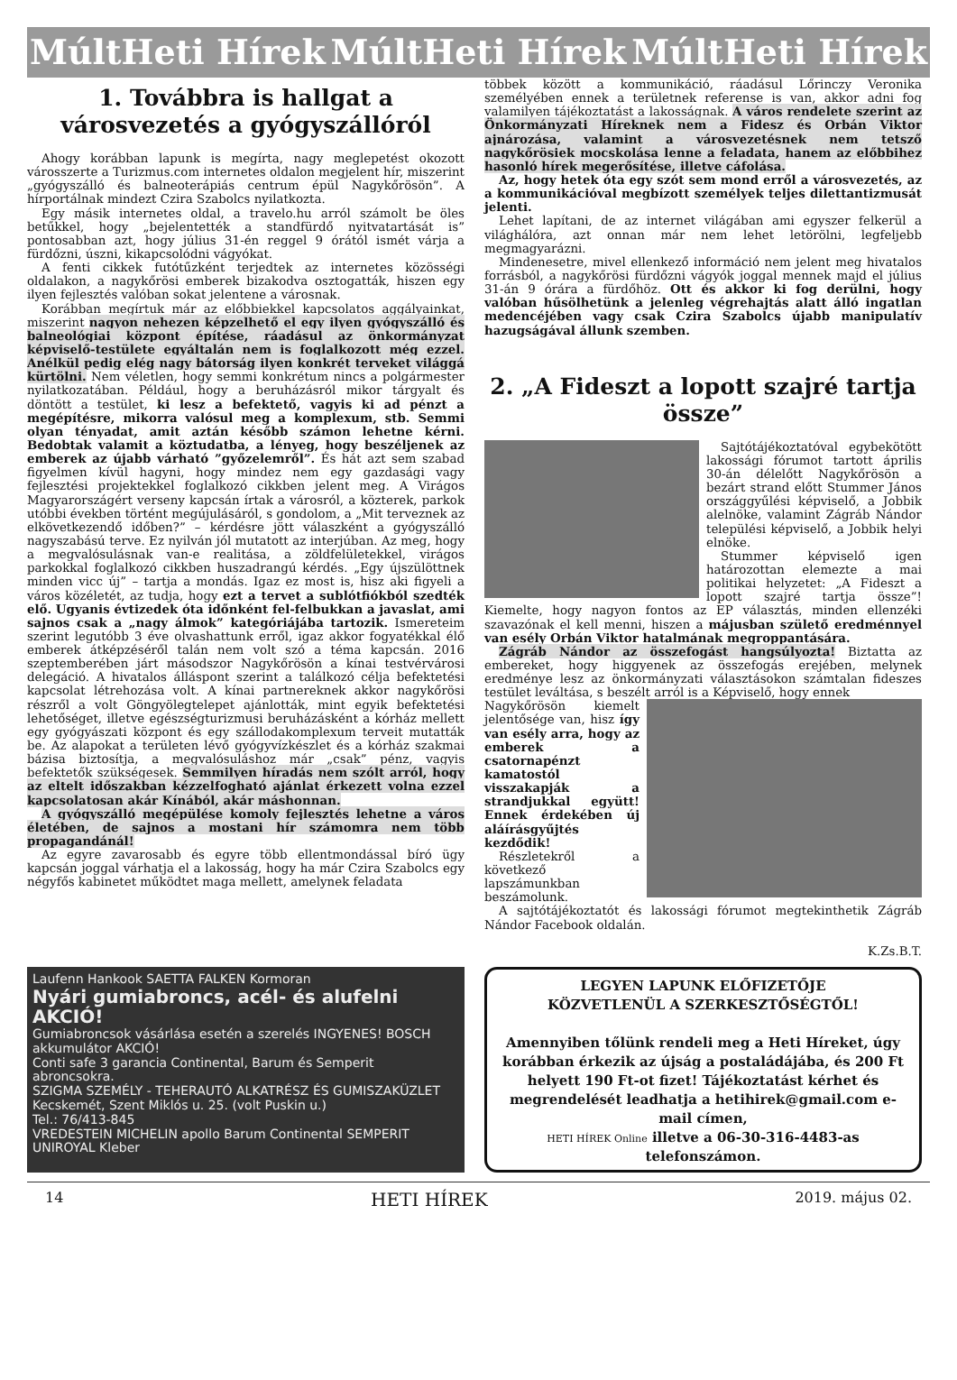MúltHeti Hírek MúltHeti Hírek MúltHeti Hírek
1. Továbbra is hallgat a városvezetés a gyógyszállóról
Ahogy korábban lapunk is megírta, nagy meglepetést okozott városszerte a Turizmus.com internetes oldalon megjelent hír, miszerint „gyógyszálló és balneoterápiás centrum épül Nagykőrösön”. A hírportálnak mindezt Czira Szabolcs nyilatkozta.
Egy másik internetes oldal, a travelo.hu arról számolt be öles betűkkel, hogy „bejelentették a standfürdő nyitvatartását is” pontosabban azt, hogy július 31-én reggel 9 órától ismét várja a fürdőzni, úszni, kikapcsolódni vágyókat.
A fenti cikkek futótűzként terjedtek az internetes közösségi oldalakon, a nagykőrösi emberek bizakodva osztogatták, hiszen egy ilyen fejlesztés valóban sokat jelentene a városnak.
Korábban megírtuk már az előbbiekkel kapcsolatos aggályainkat, miszerint nagyon nehezen képzelhető el egy ilyen gyógyszálló és balneológiai központ építése, ráadásul az önkormányzat képviselő-testülete egyáltalán nem is foglalkozott még ezzel. Anélkül pedig elég nagy bátorság ilyen konkrét terveket világgá kürtölni. Nem véletlen, hogy semmi konkrétum nincs a polgármester nyilatkozatában. Például, hogy a beruházásról mikor tárgyalt és döntött a testület, ki lesz a befektető, vagyis ki ad pénzt a megépítésre, mikorra valósul meg a komplexum, stb. Semmi olyan tényadat, amit aztán később számon lehetne kérni. Bedobtak valamit a köztudatba, a lényeg, hogy beszéljenek az emberek az újabb várható ”győzelemről”. És hát azt sem szabad figyelmen kívül hagyni, hogy mindez nem egy gazdasági vagy fejlesztési projektekkel foglalkozó cikkben jelent meg. A Virágos Magyarországért verseny kapcsán írtak a városról, a közterek, parkok utóbbi években történt megújulásáról, s gondolom, a „Mit terveznek az elkövetkezendő időben?” – kérdésre jött válaszként a gyógyszálló nagyszabású terve. Ez nyilván jól mutatott az interjúban. Az meg, hogy a megvalósulásnak van-e realitása, a zöldfelületekkel, virágos parkokkal foglalkozó cikkben huszadrangú kérdés. „Egy újszülöttnek minden vicc új” – tartja a mondás. Igaz ez most is, hisz aki figyeli a város közéletét, az tudja, hogy ezt a tervet a sublótfiókból szedték elő. Ugyanis évtizedek óta időnként fel-felbukkan a javaslat, ami sajnos csak a „nagy álmok” kategóriájába tartozik. Ismereteim szerint legutóbb 3 éve olvashattunk erről, igaz akkor fogyatékkal élő emberek átképzéséről talán nem volt szó a téma kapcsán. 2016 szeptemberében járt másodszor Nagykőrösön a kínai testvérvárosi delegáció. A hivatalos álláspont szerint a találkozó célja befektetési kapcsolat létrehozása volt. A kínai partnereknek akkor nagykőrösi részről a volt Göngyölegtelepet ajánlották, mint egyik befektetési lehetőséget, illetve egészségturizmusi beruházásként a kórház mellett egy gyógyászati központ és egy szállodakomplexum terveit mutatták be. Az alapokat a területen lévő gyógyvízkészlet és a kórház szakmai bázisa biztosítja, a megvalósuláshoz már „csak” pénz, vagyis befektetők szükségesek. Semmilyen híradás nem szólt arról, hogy az eltelt időszakban kézzelfogható ajánlat érkezett volna ezzel kapcsolatosan akár Kínából, akár máshonnan.
A gyógyszálló megépülése komoly fejlesztés lehetne a város életében, de sajnos a mostani hír számomra nem több propagandánál!
Az egyre zavarosabb és egyre több ellentmondással bíró ügy kapcsán joggal várhatja el a lakosság, hogy ha már Czira Szabolcs egy négyfős kabinetet működtet maga mellett, amelynek feladata
többek között a kommunikáció, ráadásul Lőrinczy Veronika személyében ennek a területnek referense is van, akkor adni fog valamilyen tájékoztatást a lakosságnak. A város rendelete szerint az Önkormányzati Híreknek nem a Fidesz és Orbán Viktor ajnározása, valamint a városvezetésnek nem tetsző nagykőrösiek mocskolása lenne a feladata, hanem az előbbihez hasonló hírek megerősítése, illetve cáfolása.
Az, hogy hetek óta egy szót sem mond erről a városvezetés, az a kommunikációval megbízott személyek teljes dilettantizmusát jelenti.
Lehet lapítani, de az internet világában ami egyszer felkerül a világhálóra, azt onnan már nem lehet letörölni, legfeljebb megmagyarázni.
Mindenesetre, mivel ellenkező információ nem jelent meg hivatalos forrásból, a nagykőrösi fürdőzni vágyók joggal mennek majd el július 31-án 9 órára a fürdőhöz. Ott és akkor ki fog derülni, hogy valóban hűsölhetünk a jelenleg végrehajtás alatt álló ingatlan medencéjében vagy csak Czira Szabolcs újabb manipulatív hazugságával állunk szemben.
2. „A Fideszt a lopott szajré tartja össze”
Sajtótájékoztatóval egybekötött lakossági fórumot tartott április 30-án délelőtt Nagykőrösön a bezárt strand előtt Stummer János országgyűlési képviselő, a Jobbik alelnöke, valamint Zágráb Nándor települési képviselő, a Jobbik helyi elnöke.
Stummer képviselő igen határozottan elemezte a mai politikai helyzetet: „A Fideszt a lopott szajré tartja össze”! Kiemelte, hogy nagyon fontos az EP választás, minden ellenzéki szavazónak el kell menni, hiszen a májusban születő eredménnyel van esély Orbán Viktor hatalmának megroppantására.
Zágráb Nándor az összefogást hangsúlyozta! Biztatta az embereket, hogy higgyenek az összefogás erejében, melynek eredménye lesz az önkormányzati választásokon számtalan fideszes testület leváltása, s beszélt arról is a Képviselő, hogy ennek
Nagykőrösön kiemelt jelentősége van, hisz így van esély arra, hogy az emberek a csatornapénzt kamatostól visszakapják a strandjukkal együtt! Ennek érdekében új aláírásgyűjtés kezdődik!
Részletekről a következő lapszámunkban beszámolunk.
A sajtótájékoztatót és lakossági fórumot megtekinthetik Zágráb Nándor Facebook oldalán.
K.Zs.B.T.
Laufenn Hankook SAETTA FALKEN Kormoran
Nyári gumiabroncs, acél- és alufelni AKCIÓ!
Gumiabroncsok vásárlása esetén a szerelés INGYENES! BOSCH akkumulátor AKCIÓ!
Conti safe 3 garancia Continental, Barum és Semperit abroncsokra.
SZIGMA SZEMÉLY - TEHERAUTÓ ALKATRÉSZ ÉS GUMISZAKÜZLET Kecskemét, Szent Miklós u. 25. (volt Puskin u.)
Tel.: 76/413-845
VREDESTEIN MICHELIN apollo Barum Continental SEMPERIT UNIROYAL Kleber
LEGYEN LAPUNK ELŐFIZETŐJE
KÖZVETLENÜL A SZERKESZTŐSÉGTŐL!
Amennyiben tőlünk rendeli meg a Heti Híreket, úgy korábban érkezik az újság a postaládájába, és 200 Ft helyett 190 Ft-ot fizet! Tájékoztatást kérhet és megrendelését leadhatja a hetihirek@gmail.com e-mail címen,
HETI HÍREK Online illetve a 06-30-316-4483-as telefonszámon.
14 HETI HÍREK 2019. május 02.